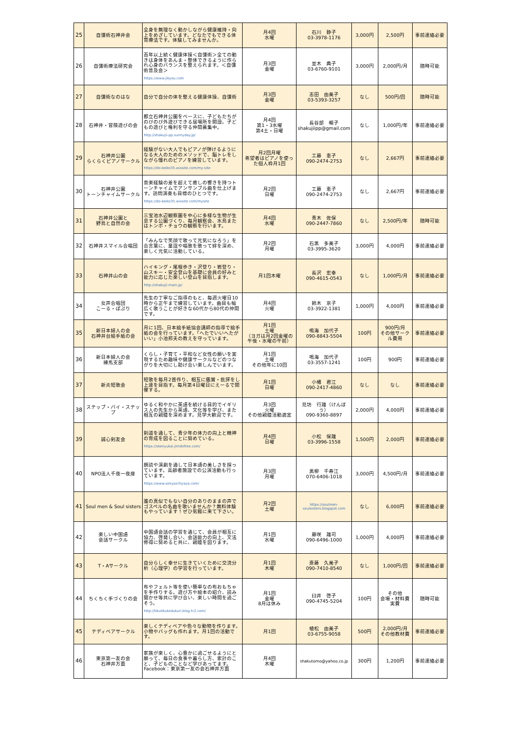| 25 | 自彊術石神井会 | 全身を無理なく動かしながら健康維持・向上をめざしています。どなたでもできる体育療法です。体験してみませんか。 | 月4回 水曜 | 石川 静子 03-3978-1176 | 3,000円 | 2,500円 | 事前連絡必要 |
| 26 | 自彊術療法研究会 | 百年以上続く健康体操＜自彊術＞全ての動きは身体をあんま・整体できるように作られ心身のバランスを整えられます。＜自彊術普及会＞ https://www.jikyou.com | 月3回 金曜 | 並木 典子 03-6760-9101 | 3,000円 | 2,000円/月 | 随時可能 |
| 27 | 自彊術なのはな | 自分で自分の体を整える健康体操、自彊術 | 月3回 金曜 | 志田 由美子 03-5393-3257 | なし | 500円/回 | 随時可能 |
| 28 | 石神井・冒険遊びの会 | 都立石神井公園をベースに、子どもたちがのびのび外遊びできる居場所を開設。子どもの遊びと権利を守る仲間募集中。 http://shakujii-pp.sunnyday.jp/ | 月4回 第1・3水曜 第4土・日曜 | 長谷部 暢子 shakujiipp@gmail.com | なし | 1,000円/年 | 事前連絡必要 |
| 29 | 石神井公園 らくらくピアノサークル | 経験がない大人でもピアノが弾けるようになる大人のためのメソッドで、脳トレをしながら憧れのピアノを練習しています。 https://do-keiko35.wixsite.com/my-site | 月2回月曜 希望者はピアノを使った個人枠月1回 | 工藤 恵子 090-2474-2753 | なし | 2,667円 | 事前連絡必要 |
| 30 | 石神井公園 トーンチャイムサークル | 音楽経験の差を超えて癒しの響きを持つトーンチャイムでアンサンブル曲を仕上げます。訪問演奏も目標のひとつです。 https://do-keiko35.wixsite.com/mysite | 月2回 日曜 | 工藤 恵子 090-2474-2753 | なし | 2,667円 | 事前連絡必要 |
| 31 | 石神井公園と 野鳥と自然の会 | 三宝池水辺観察園を中心に多様な生物が生息する公園づくり、毎月観察会、水鳥またはトンボ・チョウの観察を行います。 | 月4回 水曜 | 青木 佐保 090-2447-7860 | なし | 2,500円/年 | 随時可能 |
| 32 | 石神井スマイル合唱団 | 「みんなで笑顔で歌って元気になろう」を合言葉に、童謡や唱歌を歌って絆を深め、楽しく元気に活動している。 | 月2回 月曜 | 石黒 多美子 03-3995-3620 | 3,000円 | 4,000円 | 事前連絡必要 |
| 33 | 石神井山の会 | ハイキング・尾根歩き・沢登り・岩登り・山スキー・安全登山を基礎に会員の好みと能力に応じた楽しい登山を目指します。 http://shakujii.main.jp/ | 月1回木曜 | 長沢 宏幸 090-4615-0543 | なし | 1,000円/月 | 事前連絡必要 |
| 34 | 女声合唱団 こーる・ぽぷり | 先生の丁寧なご指導のもと、毎週火曜日10時から正午まで練習しています。曲目も幅広く歌うことが好きな60代から80代の仲間です。 | 月4回 火曜 | 鈴木 京子 03-3922-1381 | 1,000円 | 4,000円 | 事前連絡必要 |
| 35 | 新日本婦人の会 石神井台絵手紙の会 | 月に1回、日本絵手紙協会講師の指導で絵手紙の会を行っています。「へたでいいへたがいい」小池邦夫の教えを守っています。 | 月1回 土曜 （ヨガは月2回金曜の午後・水曜の午前） | 鳴海 加代子 090-8843-5504 | 100円 | 900円/月 その他サークル費用 | 事前連絡必要 |
| 36 | 新日本婦人の会 練馬支部 | くらし・子育て・平和など女性の願いを実現するため趣味や健康サークルなどのつながりを大切にし助け合い楽しんでいます。 | 月1回 土曜 その他年に10回 | 鳴海 加代子 03-3557-1241 | 100円 | 900円 | 事前連絡必要 |
| 37 | 新炎短歌会 | 短歌を毎月2首作り、相互に鑑賞・批評をし上達を目指す。毎月第4日曜日にえーるで開催する。 | 月1回 日曜 | 小幡 君江 090-2417-4860 | なし | なし | 事前連絡必要 |
| 38 | ステップ・バイ・ステップ | ゆるく和やかに英語を続ける目的でイギリス人の先生から英語、文化等を学び、また相互の親睦を深めます。見学大歓迎です。 | 月3回 火曜 その他親睦活動適宜 | 見坊 行雄（けんぼう） 090-9360-8897 | 2,000円 | 4,000円 | 事前連絡必要 |
| 39 | 誠心剣友会 | 剣道を通して、青少年の体力の向上と精神の育成を図ることに努めている。 https://skenyukai.jimdofree.com/ | 月4回 日曜 | 小松 保雄 03-3996-1558 | 1,500円 | 2,000円 | 事前連絡必要 |
| 40 | NPO法人千夜一夜座 | 朗読や演劇を通して日本語の美しさを探っています。高齢者施設での公演活動も行っています。 https://www.senyaichiyaza.com/ | 月3回 月曜 | 黒柳 千寿江 070-6406-1018 | 3,000円 | 4,500円/月 | 事前連絡必要 |
| 41 | Soul men & Soul sisters | 誰の真似でもない自分のありのままの声でゴスペルの名曲を歌いませんか？無料体験もやっています！ぜひ気軽に来て下さい。 | 月2回 土曜 | https://soulmen-soulsisters.blogspot.com | なし | 6,000円 | 事前連絡必要 |
| 42 | 楽しい中国語 会話サークル | 中国語会話の学習を通じて、会員が相互に協力、啓発し合い、会話能力の向上、文法修得に努めると共に、親睦を図ります。 | 月1回 水曜 | 藤咲 雄司 090-6496-1000 | 1,000円 | 4,000円 | 事前連絡必要 |
| 43 | T・Aサークル | 自分らしく幸せに生きていくために交流分析（心理学）の学習を行っています。 | 月1回 木曜 | 斎藤 久美子 090-7410-8540 | なし | 1,000円/回 | 事前連絡必要 |
| 44 | ちくちく手づくりの会 | 布やフェルト等を使い簡単なの布おもちゃを手作りする。遊び方や絵本の紹介、読み聞かせ等共に学び合い、楽しい時間を過ごそう。 http://tikutikutedukuri.blog.fc2.com/ | 月1回 金曜 8月は休み | 臼井 啓子 090-4745-5204 | 100円 | その他 会場・材料費 実費 | 随時可能 |
| 45 | テディベアサークル | 楽しくテディベアや色々な動物を作ります。小物やバッグも作れます。月1回の活動です。 | 月1回 | 植松 由美子 03-6755-9058 | 500円 | 2,000円/月 その他教材費 | 事前連絡必要 |
| 46 | 東京第一友の会 石神井方面 | 家族が楽しく、心豊かに過ごせるようにと願って、毎日の食事や暮らし方、家計のこと、子どものことなど学びあってます。Facebook：東京第一友の会石神井方面 | 月4回 木曜 | shakutomo@yahoo.co.jp | 300円 | 1,200円 | 事前連絡必要 |